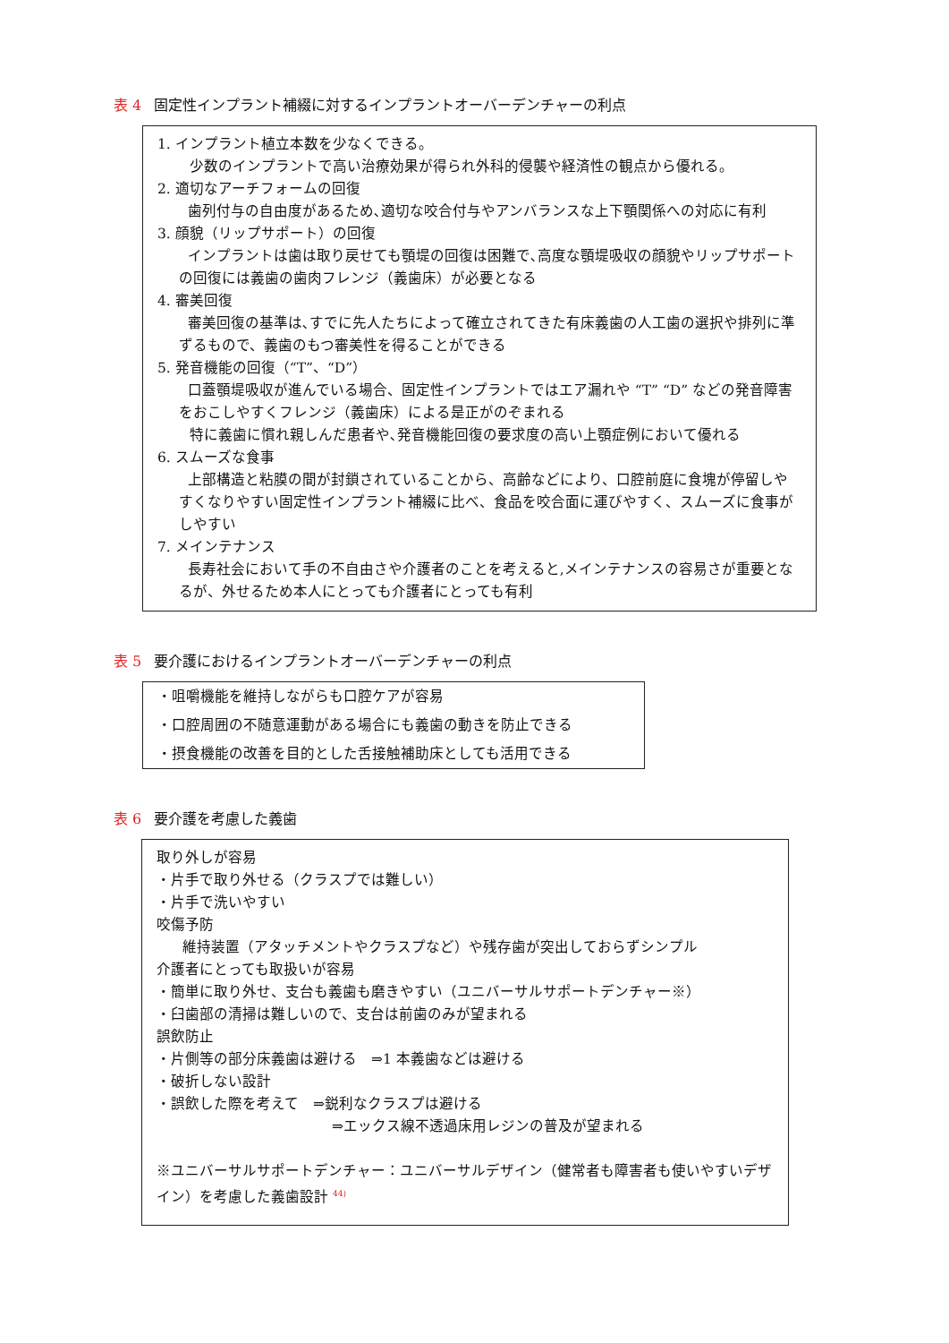表 4 固定性インプラント補綴に対するインプラントオーバーデンチャーの利点
1. インプラント植立本数を少なくできる。
少数のインプラントで高い治療効果が得られ外科的侵襲や経済性の観点から優れる。
2. 適切なアーチフォームの回復
歯列付与の自由度があるため､適切な咬合付与やアンバランスな上下顎関係への対応に有利
3. 顔貌（リップサポート）の回復
インプラントは歯は取り戻せても顎堤の回復は困難で､高度な顎堤吸収の顔貌やリップサポートの回復には義歯の歯肉フレンジ（義歯床）が必要となる
4. 審美回復
審美回復の基準は､すでに先人たちによって確立されてきた有床義歯の人工歯の選択や排列に準ずるもので、義歯のもつ審美性を得ることができる
5. 発音機能の回復（“T”、“D”）
口蓋顎堤吸収が進んでいる場合、固定性インプラントではエア漏れや “T” “D” などの発音障害をおこしやすくフレンジ（義歯床）による是正がのぞまれる
特に義歯に慣れ親しんだ患者や､発音機能回復の要求度の高い上顎症例において優れる
6. スムーズな食事
上部構造と粘膜の間が封鎖されていることから、高齢などにより、口腔前庭に食塊が停留しやすくなりやすい固定性インプラント補綴に比べ、食品を咬合面に運びやすく、スムーズに食事がしやすい
7. メインテナンス
長寿社会において手の不自由さや介護者のことを考えると,メインテナンスの容易さが重要となるが、外せるため本人にとっても介護者にとっても有利
表 5 要介護におけるインプラントオーバーデンチャーの利点
・咀嚼機能を維持しながらも口腔ケアが容易
・口腔周囲の不随意運動がある場合にも義歯の動きを防止できる
・摂食機能の改善を目的とした舌接触補助床としても活用できる
表 6 要介護を考慮した義歯
取り外しが容易
・片手で取り外せる（クラスプでは難しい）
・片手で洗いやすい
咬傷予防
維持装置（アタッチメントやクラスプなど）や残存歯が突出しておらずシンプル
介護者にとっても取扱いが容易
・簡単に取り外せ、支台も義歯も磨きやすい（ユニバーサルサポートデンチャー※）
・臼歯部の清掃は難しいので、支台は前歯のみが望まれる
誤飲防止
・片側等の部分床義歯は避ける　⇒1 本義歯などは避ける
・破折しない設計
・誤飲した際を考えて　⇒鋭利なクラスプは避ける
⇒エックス線不透過床用レジンの普及が望まれる
※ユニバーサルサポートデンチャー：ユニバーサルデザイン（健常者も障害者も使いやすいデザイン）を考慮した義歯設計 <sup>44)</sup>